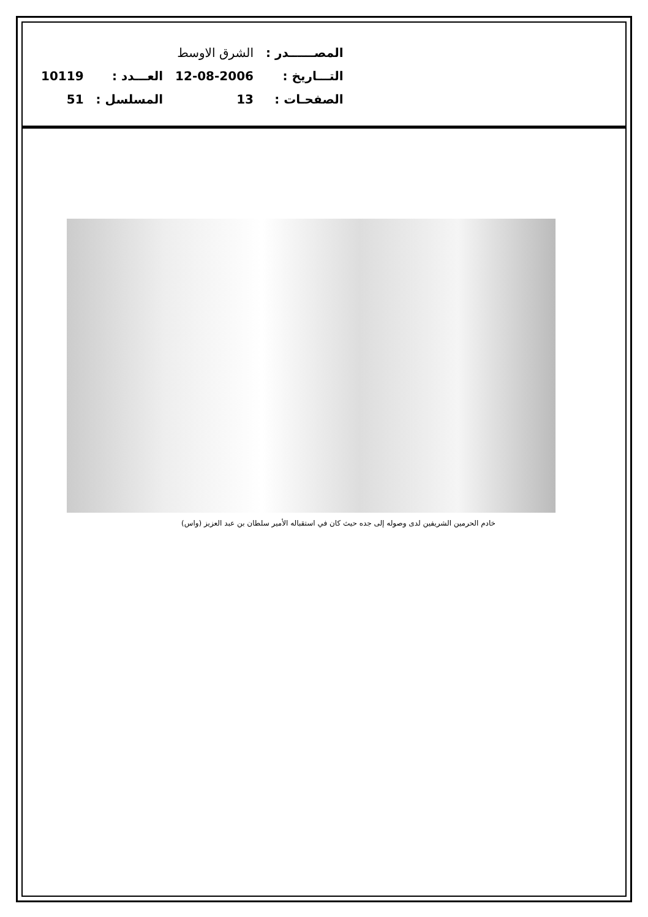| المصــــــدر : | الشرق الاوسط | | |
| التـــاريخ : | 12-08-2006 | العـــدد : | 10119 |
| الصفحـات : | 13 | المسلسل : | 51 |
خادم الحرمين الشريفين لدى وصوله إلى جده حيث كان في استقباله الأمير سلطان بن عبد العزيز (واس)